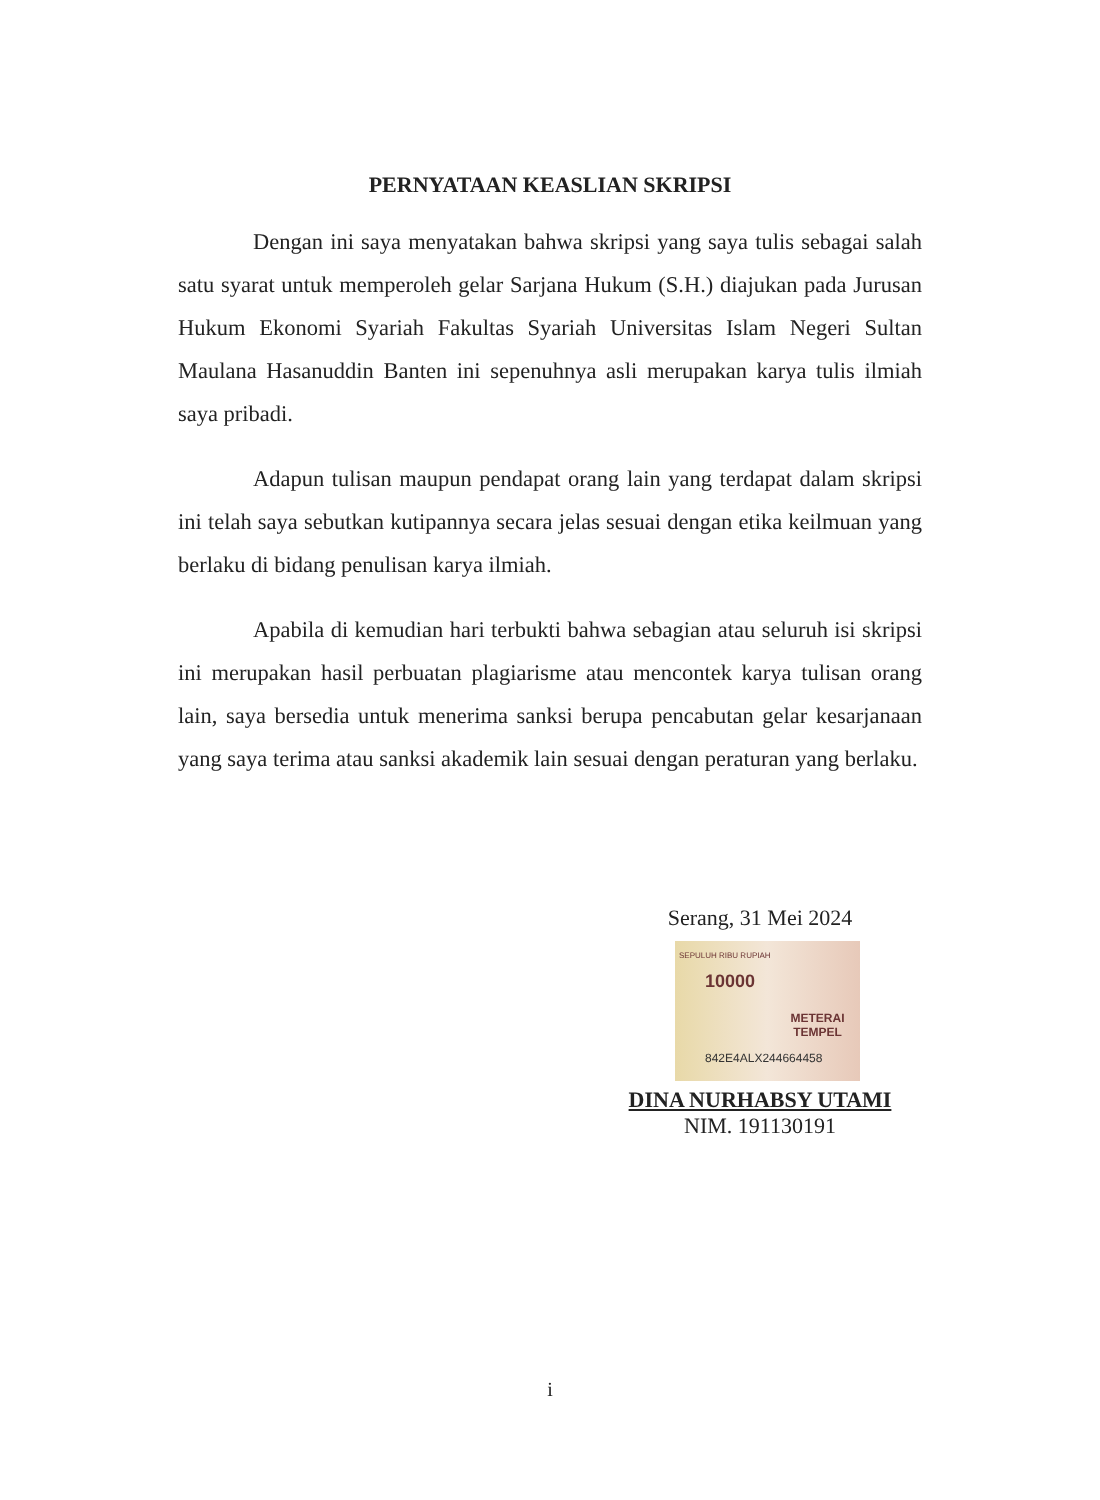PERNYATAAN KEASLIAN SKRIPSI
Dengan ini saya menyatakan bahwa skripsi yang saya tulis sebagai salah satu syarat untuk memperoleh gelar Sarjana Hukum (S.H.) diajukan pada Jurusan Hukum Ekonomi Syariah Fakultas Syariah Universitas Islam Negeri Sultan Maulana Hasanuddin Banten ini sepenuhnya asli merupakan karya tulis ilmiah saya pribadi.
Adapun tulisan maupun pendapat orang lain yang terdapat dalam skripsi ini telah saya sebutkan kutipannya secara jelas sesuai dengan etika keilmuan yang berlaku di bidang penulisan karya ilmiah.
Apabila di kemudian hari terbukti bahwa sebagian atau seluruh isi skripsi ini merupakan hasil perbuatan plagiarisme atau mencontek karya tulisan orang lain, saya bersedia untuk menerima sanksi berupa pencabutan gelar kesarjanaan yang saya terima atau sanksi akademik lain sesuai dengan peraturan yang berlaku.
Serang, 31 Mei 2024
SEPULUH RIBU RUPIAH
10000
METERAI TEMPEL
842E4ALX244664458
DINA NURHABSY UTAMI
NIM. 191130191
i